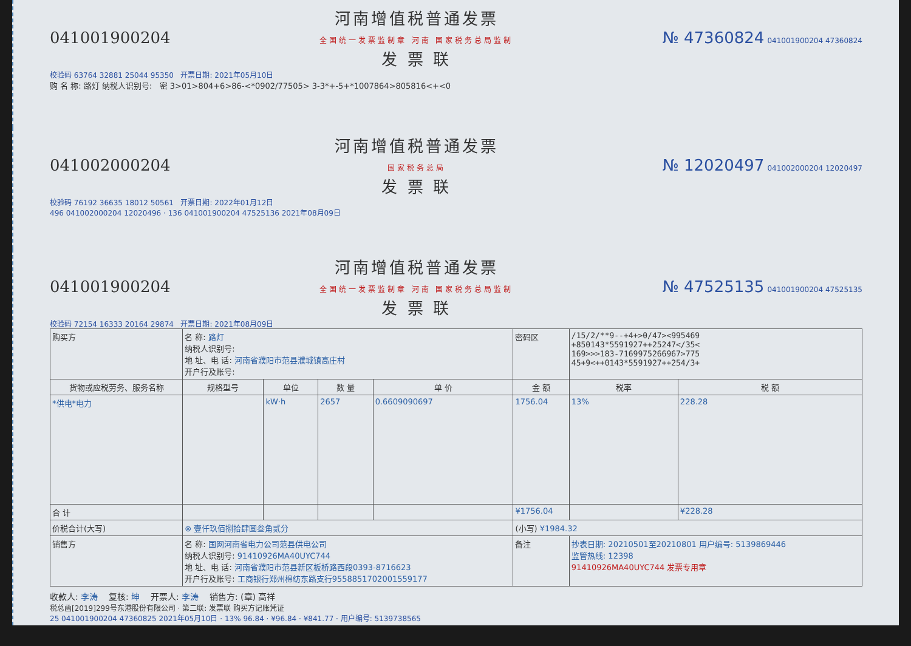041001900204 河南增值税普通发票
全国统一发票监制章 河南 国家税务总局监制
发 票 联 № 47360824 041001900204 47360824
校验码 63764 32881 25044 95350 开票日期: 2021年05月10日
购 名 称: 路灯 纳税人识别号: 密 3>01>804+6>86-<*0902/77505> 3-3*+-5+*1007864>805816<+<0
041002000204 河南增值税普通发票
国家税务总局
发 票 联 № 12020497 041002000204 12020497
校验码 76192 36635 18012 50561 开票日期: 2022年01月12日
496 041002000204 12020496 · 136 041001900204 47525136 2021年08月09日
041001900204 河南增值税普通发票
全国统一发票监制章 河南 国家税务总局监制
发 票 联 № 47525135 041001900204 47525135
校验码 72154 16333 20164 29874 开票日期: 2021年08月09日
| 购买方 | 名 称: 路灯 纳税人识别号: 地 址、电 话: 河南省濮阳市范县濮城镇高庄村 开户行及账号: | | | | 密码区 | /15/2/**9--+4+>0/47><995469 +850143*5591927++25247</35< 169>>>183-7169975266967>775 45+9<++0143*5591927++254/3+ | |
| 货物或应税劳务、服务名称 | 规格型号 | 单位 | 数 量 | 单 价 | 金 额 | 税率 | 税 额 |
| *供电*电力 | | kW·h | 2657 | 0.6609090697 | 1756.04 | 13% | 228.28 |
| 合 计 | | | | | ¥1756.04 | | ¥228.28 |
| 价税合计(大写) | ⊗ 壹仟玖佰捌拾肆圆叁角贰分 | | | | (小写) ¥1984.32 | | |
| 销售方 | 名 称: 国网河南省电力公司范县供电公司 纳税人识别号: 91410926MA40UYC744 地 址、电 话: 河南省濮阳市范县新区板桥路西段0393-8716623 开户行及账号: 工商银行郑州棉纺东路支行9558851702001559177 | | | | 备注 | 抄表日期: 20210501至20210801 用户编号: 5139869446 监管热线: 12398 91410926MA40UYC744 发票专用章 | |
收款人: 李涛 复核: 坤 开票人: 李涛 销售方: (章) 高祥
税总函[2019]299号东港股份有限公司 · 第二联: 发票联 购买方记账凭证
25 041001900204 47360825 2021年05月10日 · 13% 96.84 · ¥96.84 · ¥841.77 · 用户编号: 5139738565